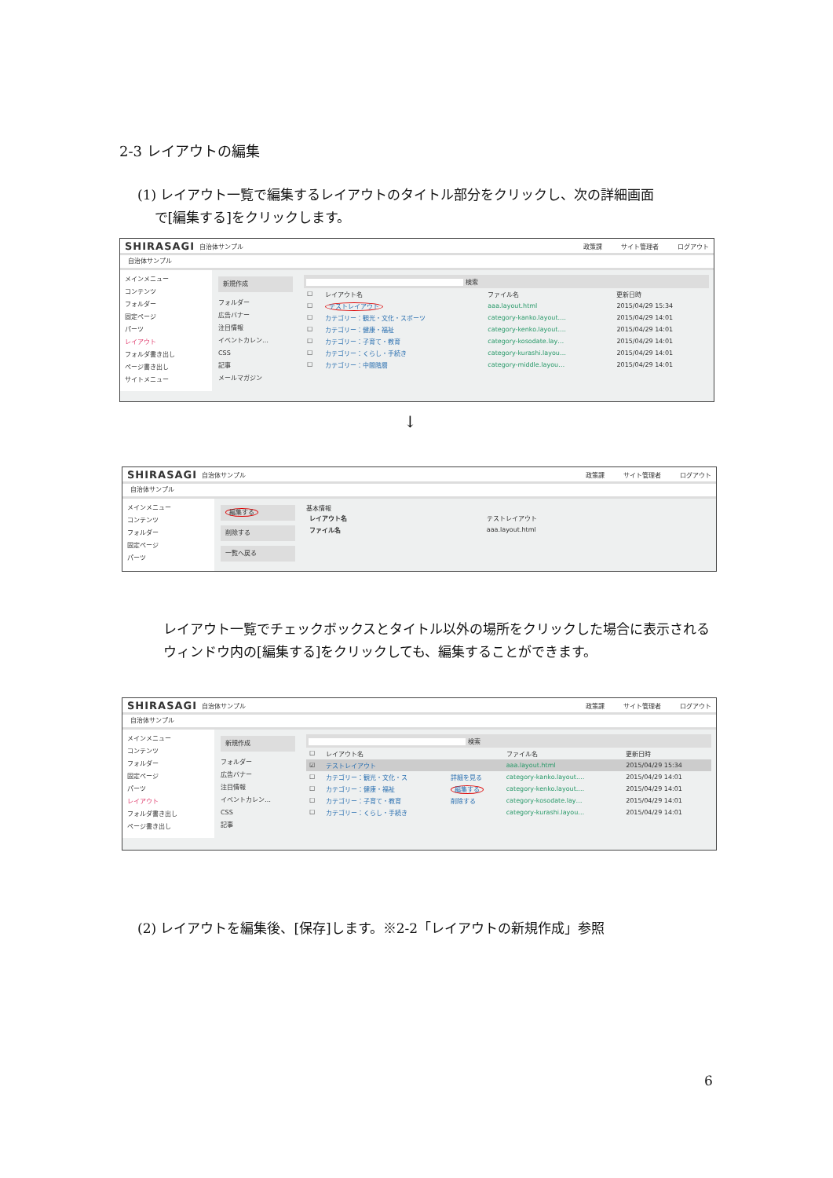2-3 レイアウトの編集
(1) レイアウト一覧で編集するレイアウトのタイトル部分をクリックし、次の詳細画面
で[編集する]をクリックします。
SHIRASAGI 自治体サンプル 政策課 サイト管理者 ログアウト
自治体サンプル
メインメニュー
コンテンツ
フォルダー
固定ページ
パーツ
レイアウト
フォルダ書き出し
ページ書き出し
サイトメニュー
新規作成
フォルダー
広告バナー
注目情報
イベントカレン…
CSS
記事
メールマガジン
検索
| ☐ | レイアウト名 | ファイル名 | 更新日時 |
| --- | --- | --- | --- |
| ☐ | テストレイアウト | aaa.layout.html | 2015/04/29 15:34 |
| ☐ | カテゴリー：観光・文化・スポーツ | category-kanko.layout.… | 2015/04/29 14:01 |
| ☐ | カテゴリー：健康・福祉 | category-kenko.layout.… | 2015/04/29 14:01 |
| ☐ | カテゴリー：子育て・教育 | category-kosodate.lay… | 2015/04/29 14:01 |
| ☐ | カテゴリー：くらし・手続き | category-kurashi.layou… | 2015/04/29 14:01 |
| ☐ | カテゴリー：中間階層 | category-middle.layou… | 2015/04/29 14:01 |
↓
SHIRASAGI 自治体サンプル 政策課 サイト管理者 ログアウト
自治体サンプル
メインメニュー
コンテンツ
フォルダー
固定ページ
パーツ
編集する
削除する
一覧へ戻る
基本情報
| レイアウト名 | テストレイアウト |
| ファイル名 | aaa.layout.html |
レイアウト一覧でチェックボックスとタイトル以外の場所をクリックした場合に表示されるウィンドウ内の[編集する]をクリックしても、編集することができます。
SHIRASAGI 自治体サンプル 政策課 サイト管理者 ログアウト
自治体サンプル
メインメニュー
コンテンツ
フォルダー
固定ページ
パーツ
レイアウト
フォルダ書き出し
ページ書き出し
新規作成
フォルダー
広告バナー
注目情報
イベントカレン…
CSS
記事
検索
| ☐ | レイアウト名 | | ファイル名 | 更新日時 |
| --- | --- | --- | --- | --- |
| ☑ | テストレイアウト | | aaa.layout.html | 2015/04/29 15:34 |
| ☐ | カテゴリー：観光・文化・ス | 詳細を見る | category-kanko.layout.… | 2015/04/29 14:01 |
| ☐ | カテゴリー：健康・福祉 | 編集する | category-kenko.layout.… | 2015/04/29 14:01 |
| ☐ | カテゴリー：子育て・教育 | 削除する | category-kosodate.lay… | 2015/04/29 14:01 |
| ☐ | カテゴリー：くらし・手続き | | category-kurashi.layou… | 2015/04/29 14:01 |
(2) レイアウトを編集後、[保存]します。※2-2「レイアウトの新規作成」参照
6